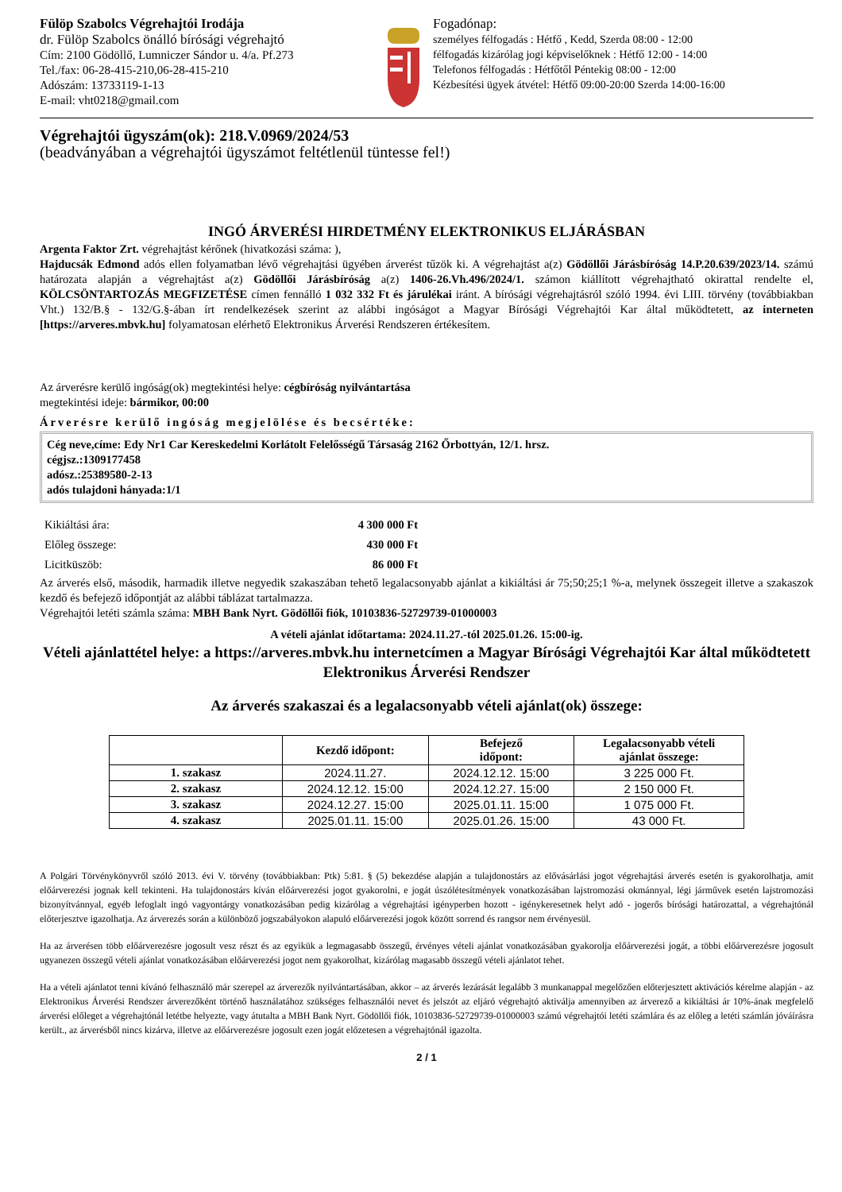Fülöp Szabolcs Végrehajtói Irodája
dr. Fülöp Szabolcs önálló bírósági végrehajtó
Cím: 2100 Gödöllő, Lumniczer Sándor u. 4/a. Pf.273
Tel./fax: 06-28-415-210,06-28-415-210
Adószám: 13733119-1-13
E-mail: vht0218@gmail.com
Fogadónap:
személyes félfogadás : Hétfő , Kedd, Szerda 08:00 - 12:00
félfogadás kizárólag jogi képviselőknek : Hétfő 12:00 - 14:00
Telefonos félfogadás : Hétfőtől Péntekig 08:00 - 12:00
Kézbesítési ügyek átvétel: Hétfő 09:00-20:00 Szerda 14:00-16:00
Végrehajtói ügyszám(ok): 218.V.0969/2024/53
(beadványában a végrehajtói ügyszámot feltétlenül tüntesse fel!)
INGÓ ÁRVERÉSI HIRDETMÉNY ELEKTRONIKUS ELJÁRÁSBAN
Argenta Faktor Zrt. végrehajtást kérőnek (hivatkozási száma: ),
Hajducsák Edmond adós ellen folyamatban lévő végrehajtási ügyében árverést tűzök ki. A végrehajtást a(z) Gödöllői Járásbíróság 14.P.20.639/2023/14. számú határozata alapján a végrehajtást a(z) Gödöllői Járásbíróság a(z) 1406-26.Vh.496/2024/1. számon kiállított végrehajtható okirattal rendelte el, KÖLCSÖNTARTOZÁS MEGFIZETÉSE címen fennálló 1 032 332 Ft és járulékai iránt. A bírósági végrehajtásról szóló 1994. évi LIII. törvény (továbbiakban Vht.) 132/B.§ - 132/G.§-ában írt rendelkezések szerint az alábbi ingóságot a Magyar Bírósági Végrehajtói Kar által működtetett, az interneten [https://arveres.mbvk.hu] folyamatosan elérhető Elektronikus Árverési Rendszeren értékesítem.
Az árverésre kerülő ingóság(ok) megtekintési helye: cégbíróság nyilvántartása
megtekintési ideje: bármikor, 00:00
Árverésre kerülő ingóság megjelölése és becsértéke:
Cég neve,címe: Edy Nr1 Car Kereskedelmi Korlátolt Felelősségű Társaság 2162 Őrbottyán, 12/1. hrsz.
cégjsz.:1309177458
adósz.:25389580-2-13
adós tulajdoni hányada:1/1
| Kikiáltási ára: | 4 300 000 Ft |
| Előleg összege: | 430 000 Ft |
| Licitküszöb: | 86 000 Ft |
Az árverés első, második, harmadik illetve negyedik szakaszában tehető legalacsonyabb ajánlat a kikiáltási ár 75;50;25;1 %-a, melynek összegeit illetve a szakaszok kezdő és befejező időpontját az alábbi táblázat tartalmazza.
Végrehajtói letéti számla száma: MBH Bank Nyrt. Gödöllői fiók, 10103836-52729739-01000003
A vételi ajánlat időtartama: 2024.11.27.-tól 2025.01.26. 15:00-ig.
Vételi ajánlattétel helye: a https://arveres.mbvk.hu internetcímen a Magyar Bírósági Végrehajtói Kar által működtetett Elektronikus Árverési Rendszer
Az árverés szakaszai és a legalacsonyabb vételi ajánlat(ok) összege:
| | Kezdő időpont: | Befejező időpont: | Legalacsonyabb vételi ajánlat összege: |
| --- | --- | --- | --- |
| 1. szakasz | 2024.11.27. | 2024.12.12. 15:00 | 3 225 000 Ft. |
| 2. szakasz | 2024.12.12. 15:00 | 2024.12.27. 15:00 | 2 150 000 Ft. |
| 3. szakasz | 2024.12.27. 15:00 | 2025.01.11. 15:00 | 1 075 000 Ft. |
| 4. szakasz | 2025.01.11. 15:00 | 2025.01.26. 15:00 | 43 000 Ft. |
A Polgári Törvénykönyvről szóló 2013. évi V. törvény (továbbiakban: Ptk) 5:81. § (5) bekezdése alapján a tulajdonostárs az elővásárlási jogot végrehajtási árverés esetén is gyakorolhatja, amit előárverezési jognak kell tekinteni. Ha tulajdonostárs kíván előárverezési jogot gyakorolni, e jogát úszólétesítmények vonatkozásában lajstromozási okmánnyal, légi járművek esetén lajstromozási bizonyítvánnyal, egyéb lefoglalt ingó vagyontárgy vonatkozásában pedig kizárólag a végrehajtási igényperben hozott - igénykeresetnek helyt adó - jogerős bírósági határozattal, a végrehajtónál előterjesztve igazolhatja. Az árverezés során a különböző jogszabályokon alapuló előárverezési jogok között sorrend és rangsor nem érvényesül.
Ha az árverésen több előárverezésre jogosult vesz részt és az egyikük a legmagasabb összegű, érvényes vételi ajánlat vonatkozásában gyakorolja előárverezési jogát, a többi előárverezésre jogosult ugyanezen összegű vételi ajánlat vonatkozásában előárverezési jogot nem gyakorolhat, kizárólag magasabb összegű vételi ajánlatot tehet.
Ha a vételi ajánlatot tenni kívánó felhasználó már szerepel az árverezők nyilvántartásában, akkor – az árverés lezárását legalább 3 munkanappal megelőzően előterjesztett aktivációs kérelme alapján - az Elektronikus Árverési Rendszer árverezőként történő használatához szükséges felhasználói nevet és jelszót az eljáró végrehajtó aktiválja amennyiben az árverező a kikiáltási ár 10%-ának megfelelő árverési előleget a végrehajtónál letétbe helyezte, vagy átutalta a MBH Bank Nyrt. Gödöllői fiók, 10103836-52729739-01000003 számú végrehajtói letéti számlára és az előleg a letéti számlán jóváírásra került., az árverésből nincs kizárva, illetve az előárverezésre jogosult ezen jogát előzetesen a végrehajtónál igazolta.
2 / 1